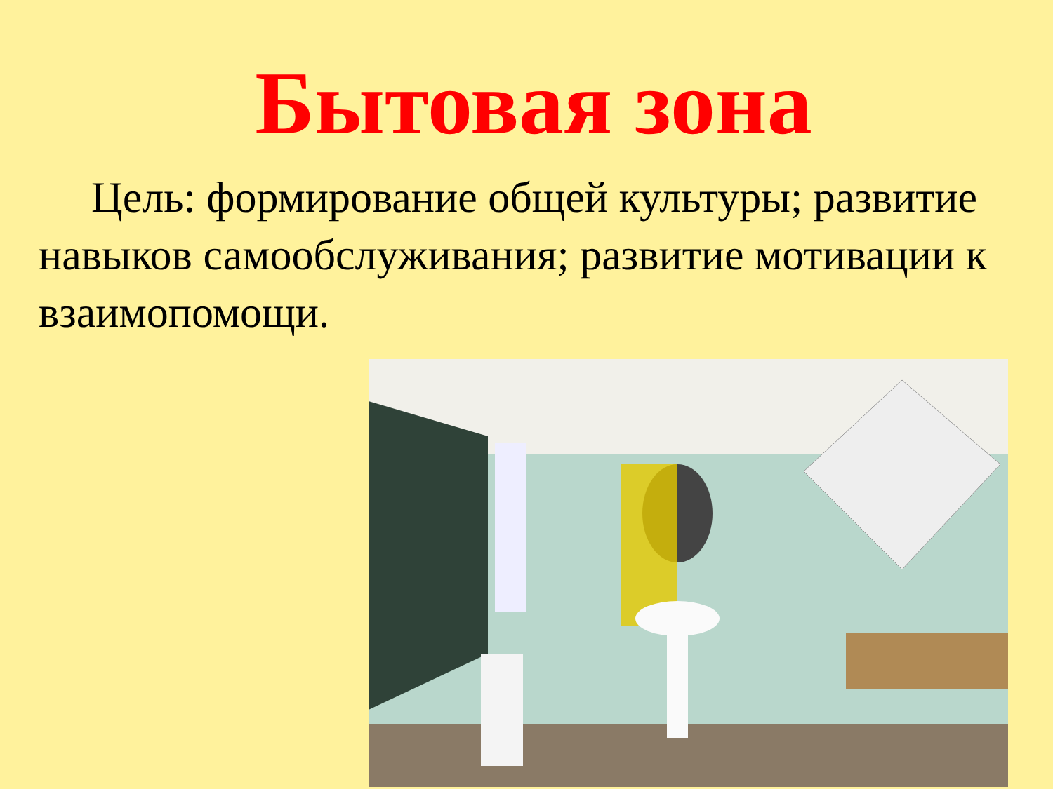Бытовая зона
Цель: формирование общей культуры; развитие навыков самообслуживания; развитие мотивации к взаимопомощи.